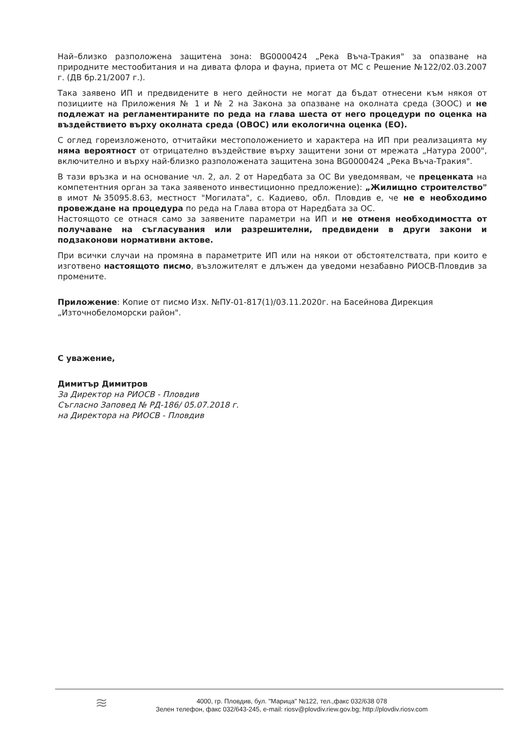Най–близко разположена защитена зона: BG0000424 „Река Въча-Тракия" за опазване на природните местообитания и на дивата флора и фауна, приета от МС с Решение №122/02.03.2007 г. (ДВ бр.21/2007 г.).
Така заявено ИП и предвидените в него дейности не могат да бъдат отнесени към някоя от позициите на Приложения № 1 и № 2 на Закона за опазване на околната среда (ЗООС) и не подлежат на регламентираните по реда на глава шеста от него процедури по оценка на въздействието върху околната среда (ОВОС) или екологична оценка (ЕО).
С оглед гореизложеното, отчитайки местоположението и характера на ИП при реализацията му няма вероятност от отрицателно въздействие върху защитени зони от мрежата „Натура 2000", включително и върху най-близко разположената защитена зона BG0000424 „Река Въча-Тракия".
В тази връзка и на основание чл. 2, ал. 2 от Наредбата за ОС Ви уведомявам, че преценката на компетентния орган за така заявеното инвестиционно предложение): „Жилищно строителство" в имот №35095.8.63, местност "Могилата", с. Кадиево, обл. Пловдив е, че не е необходимо провеждане на процедура по реда на Глава втора от Наредбата за ОС.
Настоящото се отнася само за заявените параметри на ИП и не отменя необходимостта от получаване на съгласувания или разрешителни, предвидени в други закони и подзаконови нормативни актове.
При всички случаи на промяна в параметрите ИП или на някои от обстоятелствата, при които е изготвено настоящото писмо, възложителят е длъжен да уведоми незабавно РИОСВ-Пловдив за промените.
Приложение: Копие от писмо Изх. №ПУ-01-817(1)/03.11.2020г. на Басейнова Дирекция „Източнобеломорски район".
С уважение,
Димитър Димитров
За Директор на РИОСВ - Пловдив
Съгласно Заповед № РД-186/ 05.07.2018 г.
на Директора на РИОСВ - Пловдив
≋
4000, гр. Пловдив, бул. "Марица" №122, тел.,факс 032/638 078
Зелен телефон, факс 032/643-245, e-mail: riosv@plovdiv.riew.gov.bg; http://plovdiv.riosv.com